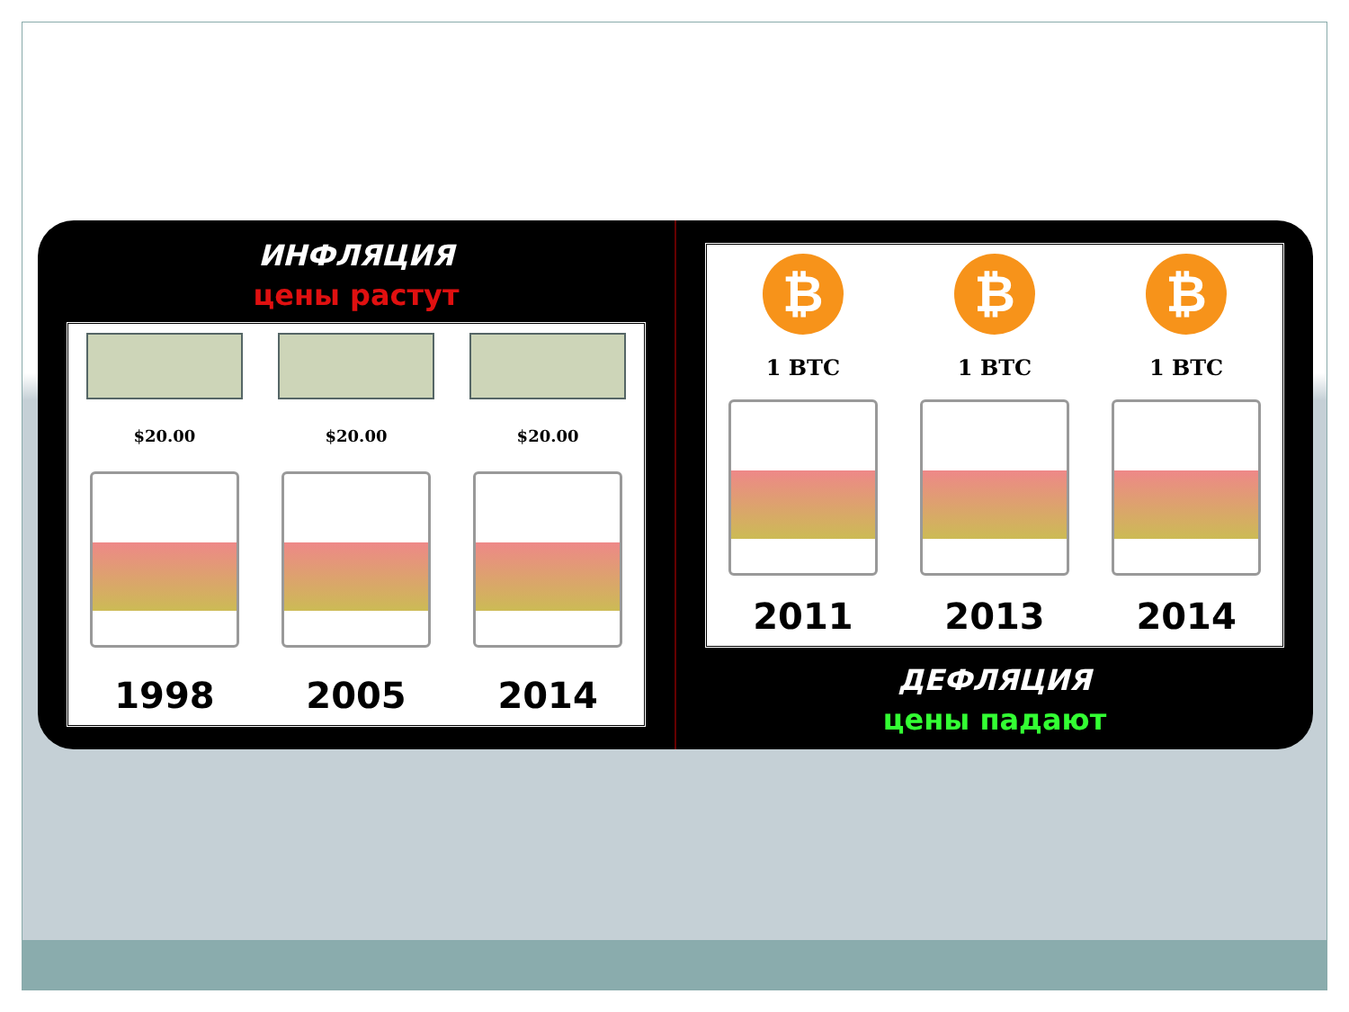ИНФЛЯЦИЯ
цены растут
$20.00
1998
$20.00
2005
$20.00
2014
₿
1 BTC
2011
₿
1 BTC
2013
₿
1 BTC
2014
ДЕФЛЯЦИЯ
цены падают